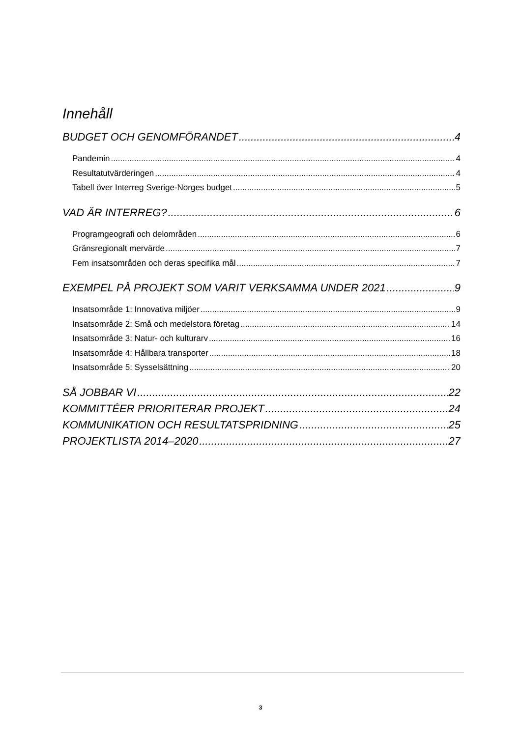Innehåll
BUDGET OCH GENOMFÖRANDET 4
Pandemin 4
Resultatutvärderingen 4
Tabell över Interreg Sverige-Norges budget 5
VAD ÄR INTERREG? 6
Programgeografi och delområden 6
Gränsregionalt mervärde 7
Fem insatsområden och deras specifika mål 7
EXEMPEL PÅ PROJEKT SOM VARIT VERKSAMMA UNDER 2021 9
Insatsområde 1: Innovativa miljöer 9
Insatsområde 2: Små och medelstora företag 14
Insatsområde 3: Natur- och kulturarv 16
Insatsområde 4: Hållbara transporter 18
Insatsområde 5: Sysselsättning 20
SÅ JOBBAR VI 22
KOMMITTÉER PRIORITERAR PROJEKT 24
KOMMUNIKATION OCH RESULTATSPRIDNING 25
PROJEKTLISTA 2014–2020 27
3